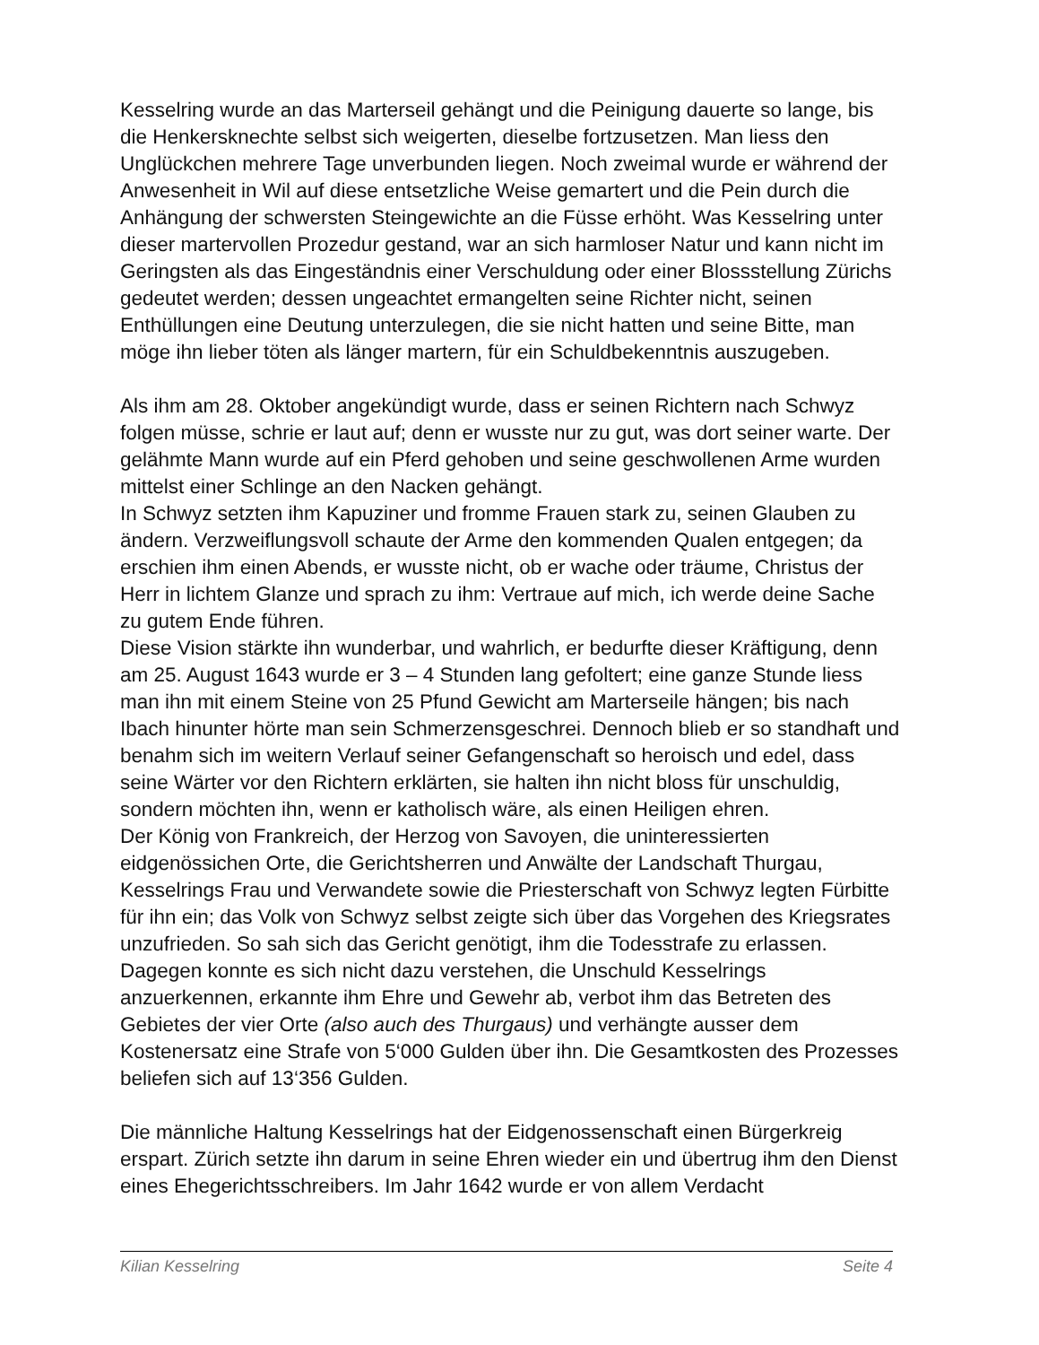Kesselring wurde an das Marterseil gehängt und die Peinigung dauerte so lange, bis die Henkersknechte selbst sich weigerten, dieselbe fortzusetzen. Man liess den Unglückchen mehrere Tage unverbunden liegen. Noch zweimal wurde er während der Anwesenheit in Wil auf diese entsetzliche Weise gemartert und die Pein durch die Anhängung der schwersten Steingewichte an die Füsse erhöht. Was Kesselring unter dieser martervollen Prozedur gestand, war an sich harmloser Natur und kann nicht im Geringsten als das Eingeständnis einer Verschuldung oder einer Blossstellung Zürichs gedeutet werden; dessen ungeachtet ermangelten seine Richter nicht, seinen Enthüllungen eine Deutung unterzulegen, die sie nicht hatten und seine Bitte, man möge ihn lieber töten als länger martern, für ein Schuldbekenntnis auszugeben.
Als ihm am 28. Oktober angekündigt wurde, dass er seinen Richtern nach Schwyz folgen müsse, schrie er laut auf; denn er wusste nur zu gut, was dort seiner warte. Der gelähmte Mann wurde auf ein Pferd gehoben und seine geschwollenen Arme wurden mittelst einer Schlinge an den Nacken gehängt.
In Schwyz setzten ihm Kapuziner und fromme Frauen stark zu, seinen Glauben zu ändern. Verzweiflungsvoll schaute der Arme den kommenden Qualen entgegen; da erschien ihm einen Abends, er wusste nicht, ob er wache oder träume, Christus der Herr in lichtem Glanze und sprach zu ihm: Vertraue auf mich, ich werde deine Sache zu gutem Ende führen.
Diese Vision stärkte ihn wunderbar, und wahrlich, er bedurfte dieser Kräftigung, denn am 25. August 1643 wurde er 3 – 4 Stunden lang gefoltert; eine ganze Stunde liess man ihn mit einem Steine von 25 Pfund Gewicht am Marterseile hängen; bis nach Ibach hinunter hörte man sein Schmerzensgeschrei. Dennoch blieb er so standhaft und benahm sich im weitern Verlauf seiner Gefangenschaft so heroisch und edel, dass seine Wärter vor den Richtern erklärten, sie halten ihn nicht bloss für unschuldig, sondern möchten ihn, wenn er katholisch wäre, als einen Heiligen ehren.
Der König von Frankreich, der Herzog von Savoyen, die uninteressierten eidgenössichen Orte, die Gerichtsherren und Anwälte der Landschaft Thurgau, Kesselrings Frau und Verwandete sowie die Priesterschaft von Schwyz legten Fürbitte für ihn ein; das Volk von Schwyz selbst zeigte sich über das Vorgehen des Kriegsrates unzufrieden. So sah sich das Gericht genötigt, ihm die Todesstrafe zu erlassen. Dagegen konnte es sich nicht dazu verstehen, die Unschuld Kesselrings anzuerkennen, erkannte ihm Ehre und Gewehr ab, verbot ihm das Betreten des Gebietes der vier Orte (also auch des Thurgaus) und verhängte ausser dem Kostenersatz eine Strafe von 5‘000 Gulden über ihn. Die Gesamtkosten des Prozesses beliefen sich auf 13‘356 Gulden.
Die männliche Haltung Kesselrings hat der Eidgenossenschaft einen Bürgerkreig erspart. Zürich setzte ihn darum in seine Ehren wieder ein und übertrug ihm den Dienst eines Ehegerichtsschreibers. Im Jahr 1642 wurde er von allem Verdacht
Kilian Kesselring Seite 4